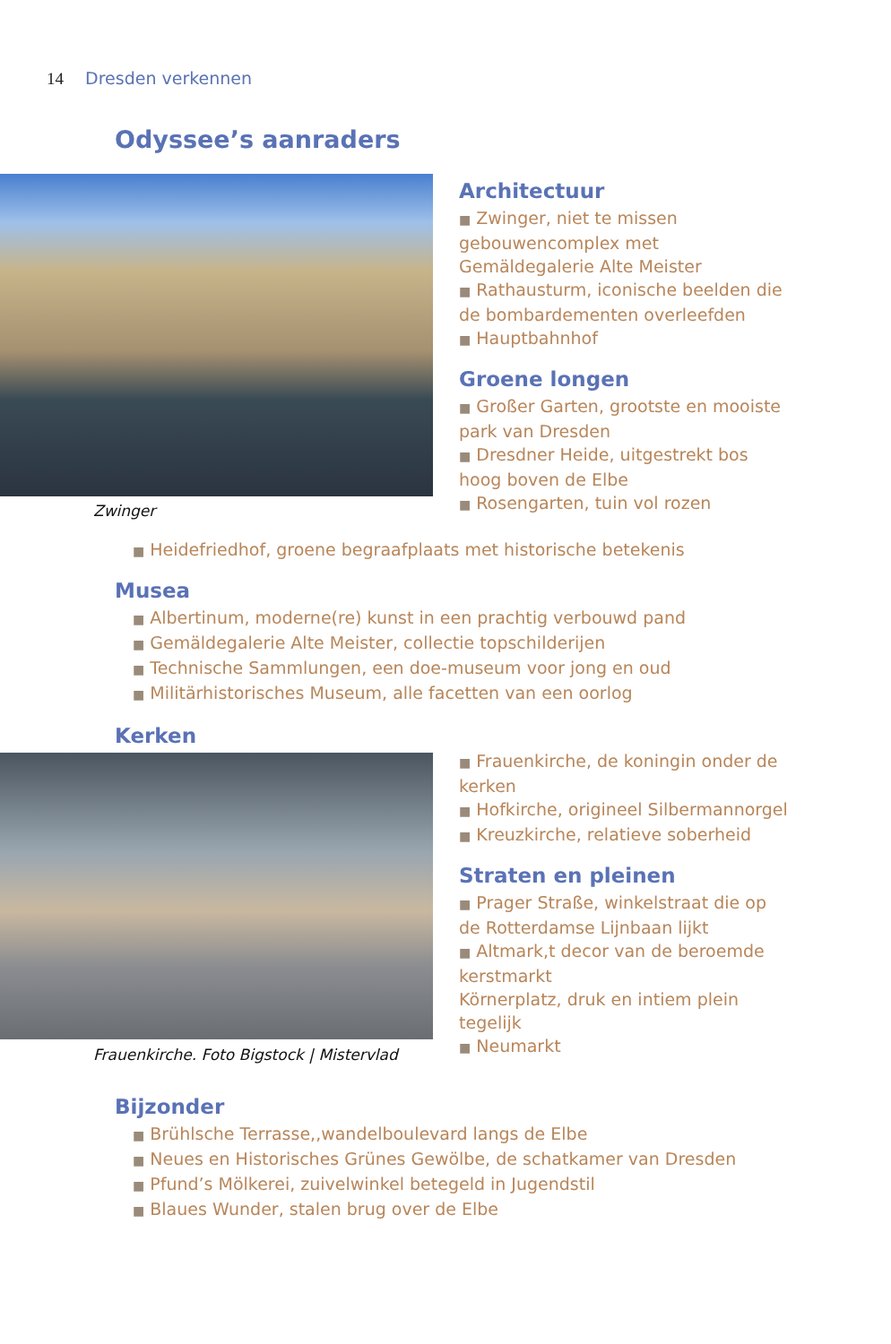14 Dresden verkennen
Odyssee’s aanraders
Zwinger
Architectuur
■ Zwinger, niet te missen gebouwencomplex met Gemäldegalerie Alte Meister
■ Rathausturm, iconische beelden die de bombardementen overleefden
■ Hauptbahnhof
Groene longen
■ Großer Garten, grootste en mooiste park van Dresden
■ Dresdner Heide, uitgestrekt bos hoog boven de Elbe
■ Rosengarten, tuin vol rozen
■ Heidefriedhof, groene begraafplaats met historische betekenis
Musea
■ Albertinum, moderne(re) kunst in een prachtig verbouwd pand
■ Gemäldegalerie Alte Meister, collectie topschilderijen
■ Technische Sammlungen, een doe-museum voor jong en oud
■ Militärhistorisches Museum, alle facetten van een oorlog
Kerken
Frauenkirche. Foto Bigstock | Mistervlad
■ Frauenkirche, de koningin onder de kerken
■ Hofkirche, origineel Silbermannorgel
■ Kreuzkirche, relatieve soberheid
Straten en pleinen
■ Prager Straße, winkelstraat die op de Rotterdamse Lijnbaan lijkt
■ Altmark,t decor van de beroemde kerstmarkt
Körnerplatz, druk en intiem plein tegelijk
■ Neumarkt
Bijzonder
■ Brühlsche Terrasse,,wandelboulevard langs de Elbe
■ Neues en Historisches Grünes Gewölbe, de schatkamer van Dresden
■ Pfund’s Mölkerei, zuivelwinkel betegeld in Jugendstil
■ Blaues Wunder, stalen brug over de Elbe